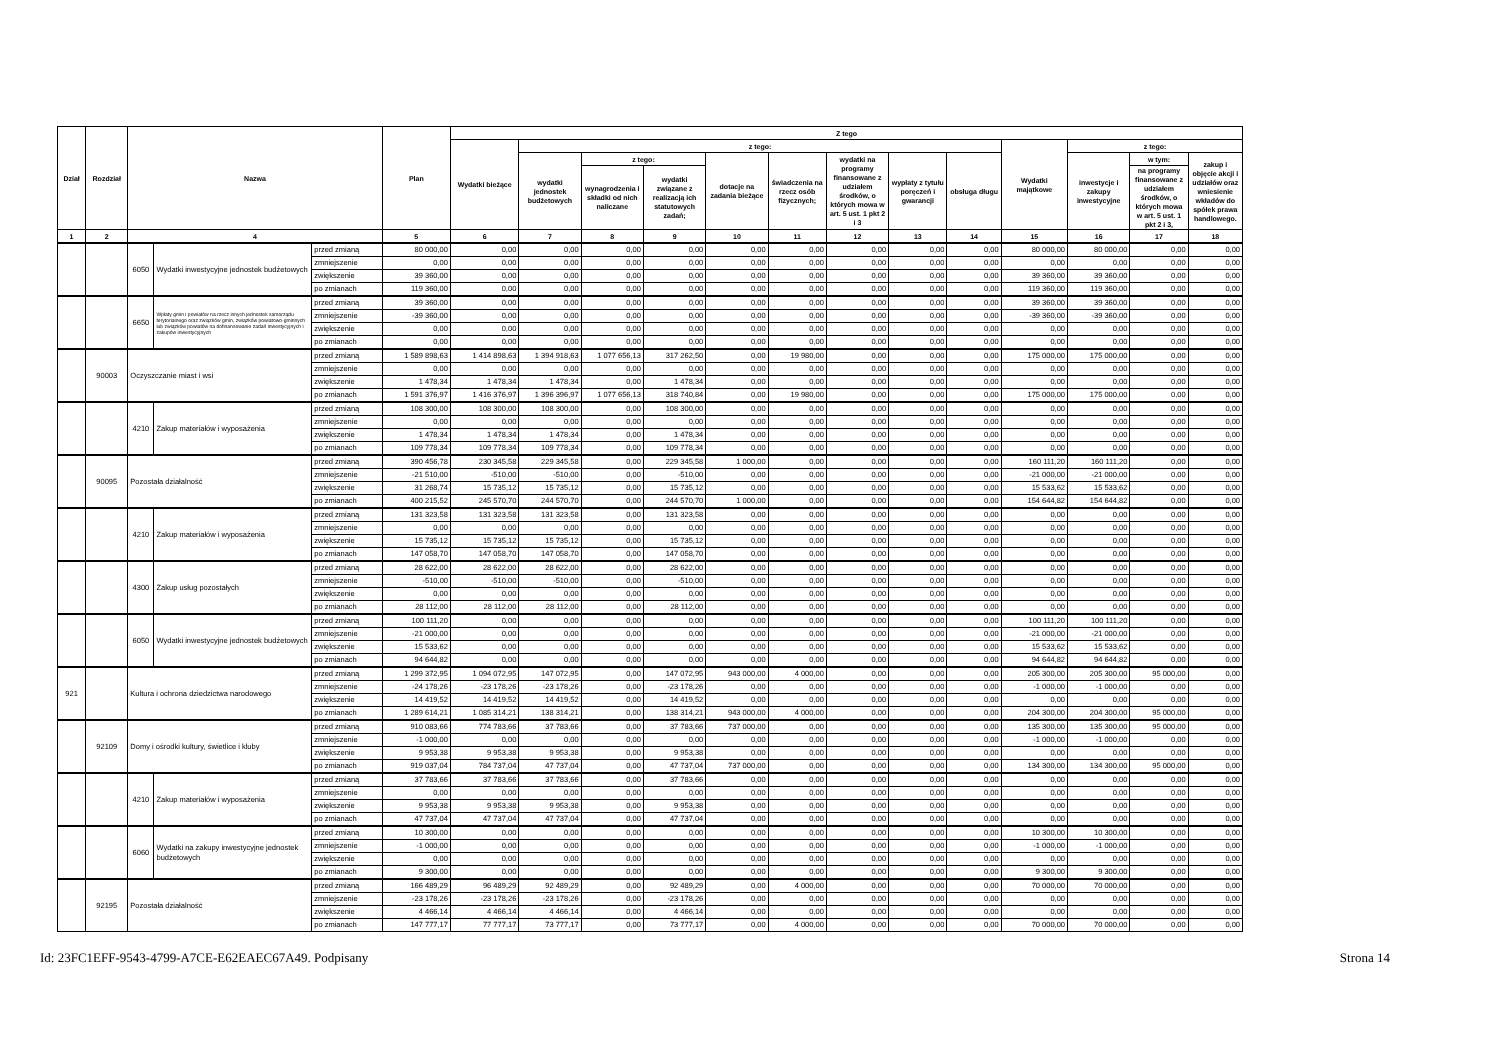| Dział | Rozdział | Nazwa | | | Plan | Z tego | | | | | | | | | | | | |
| --- | --- | --- | --- | --- | --- | --- | --- | --- | --- | --- | --- | --- | --- | --- | --- | --- | --- | --- |
| | | | | | | Wydatki bieżące | z tego: | | | | | | | | Wydatki majątkowe | z tego: | | |
| | | | | | | | wydatki jednostek budżetowych | z tego: | | dotacje na zadania bieżące | świadczenia na rzecz osób fizycznych; | wydatki na programy finansowane z udziałem środków, o których mowa w art. 5 ust. 1 pkt 2 i 3 | wypłaty z tytułu poręczeń i gwarancji | obsługa długu | | inwestycje i zakupy inwestycyjne | w tym: | zakup i objęcie akcji i udziałów oraz wniesienie wkładów do spółek prawa handlowego. |
| | | | | | | | | wynagrodzenia i składki od nich naliczane | wydatki związane z realizacją ich statutowych zadań; | | | | | | | | na programy finansowane z udziałem środków, o których mowa w art. 5 ust. 1 pkt 2 i 3, | |
| 1 | 2 | 4 | | | 5 | 6 | 7 | 8 | 9 | 10 | 11 | 12 | 13 | 14 | 15 | 16 | 17 | 18 |
| | | 6050 | Wydatki inwestycyjne jednostek budżetowych | przed zmianą | 80 000,00 | 0,00 | 0,00 | 0,00 | 0,00 | 0,00 | 0,00 | 0,00 | 0,00 | 0,00 | 80 000,00 | 80 000,00 | 0,00 | 0,00 |
| | | | | zmniejszenie | 0,00 | 0,00 | 0,00 | 0,00 | 0,00 | 0,00 | 0,00 | 0,00 | 0,00 | 0,00 | 0,00 | 0,00 | 0,00 | 0,00 |
| | | | | zwiększenie | 39 360,00 | 0,00 | 0,00 | 0,00 | 0,00 | 0,00 | 0,00 | 0,00 | 0,00 | 0,00 | 39 360,00 | 39 360,00 | 0,00 | 0,00 |
| | | | | po zmianach | 119 360,00 | 0,00 | 0,00 | 0,00 | 0,00 | 0,00 | 0,00 | 0,00 | 0,00 | 0,00 | 119 360,00 | 119 360,00 | 0,00 | 0,00 |
| | | 6650 | Wpłaty gmin i powiatów na rzecz innych jednostek samorządu terytorialnego oraz związków gmin, związków powiatowo-gminnych lub związków powiatów na dofinansowanie zadań inwestycyjnych i zakupów inwestycyjnych | przed zmianą | 39 360,00 | 0,00 | 0,00 | 0,00 | 0,00 | 0,00 | 0,00 | 0,00 | 0,00 | 0,00 | 39 360,00 | 39 360,00 | 0,00 | 0,00 |
| | | | | zmniejszenie | -39 360,00 | 0,00 | 0,00 | 0,00 | 0,00 | 0,00 | 0,00 | 0,00 | 0,00 | 0,00 | -39 360,00 | -39 360,00 | 0,00 | 0,00 |
| | | | | zwiększenie | 0,00 | 0,00 | 0,00 | 0,00 | 0,00 | 0,00 | 0,00 | 0,00 | 0,00 | 0,00 | 0,00 | 0,00 | 0,00 | 0,00 |
| | | | | po zmianach | 0,00 | 0,00 | 0,00 | 0,00 | 0,00 | 0,00 | 0,00 | 0,00 | 0,00 | 0,00 | 0,00 | 0,00 | 0,00 | 0,00 |
| | 90003 | Oczyszczanie miast i wsi | | przed zmianą | 1 589 898,63 | 1 414 898,63 | 1 394 918,63 | 1 077 656,13 | 317 262,50 | 0,00 | 19 980,00 | 0,00 | 0,00 | 0,00 | 175 000,00 | 175 000,00 | 0,00 | 0,00 |
| | | | | zmniejszenie | 0,00 | 0,00 | 0,00 | 0,00 | 0,00 | 0,00 | 0,00 | 0,00 | 0,00 | 0,00 | 0,00 | 0,00 | 0,00 | 0,00 |
| | | | | zwiększenie | 1 478,34 | 1 478,34 | 1 478,34 | 0,00 | 1 478,34 | 0,00 | 0,00 | 0,00 | 0,00 | 0,00 | 0,00 | 0,00 | 0,00 | 0,00 |
| | | | | po zmianach | 1 591 376,97 | 1 416 376,97 | 1 396 396,97 | 1 077 656,13 | 318 740,84 | 0,00 | 19 980,00 | 0,00 | 0,00 | 0,00 | 175 000,00 | 175 000,00 | 0,00 | 0,00 |
| | | 4210 | Zakup materiałów i wyposażenia | przed zmianą | 108 300,00 | 108 300,00 | 108 300,00 | 0,00 | 108 300,00 | 0,00 | 0,00 | 0,00 | 0,00 | 0,00 | 0,00 | 0,00 | 0,00 | 0,00 |
| | | | | zmniejszenie | 0,00 | 0,00 | 0,00 | 0,00 | 0,00 | 0,00 | 0,00 | 0,00 | 0,00 | 0,00 | 0,00 | 0,00 | 0,00 | 0,00 |
| | | | | zwiększenie | 1 478,34 | 1 478,34 | 1 478,34 | 0,00 | 1 478,34 | 0,00 | 0,00 | 0,00 | 0,00 | 0,00 | 0,00 | 0,00 | 0,00 | 0,00 |
| | | | | po zmianach | 109 778,34 | 109 778,34 | 109 778,34 | 0,00 | 109 778,34 | 0,00 | 0,00 | 0,00 | 0,00 | 0,00 | 0,00 | 0,00 | 0,00 | 0,00 |
| | 90095 | Pozostała działalność | | przed zmianą | 390 456,78 | 230 345,58 | 229 345,58 | 0,00 | 229 345,58 | 1 000,00 | 0,00 | 0,00 | 0,00 | 0,00 | 160 111,20 | 160 111,20 | 0,00 | 0,00 |
| | | | | zmniejszenie | -21 510,00 | -510,00 | -510,00 | 0,00 | -510,00 | 0,00 | 0,00 | 0,00 | 0,00 | 0,00 | -21 000,00 | -21 000,00 | 0,00 | 0,00 |
| | | | | zwiększenie | 31 268,74 | 15 735,12 | 15 735,12 | 0,00 | 15 735,12 | 0,00 | 0,00 | 0,00 | 0,00 | 0,00 | 15 533,62 | 15 533,62 | 0,00 | 0,00 |
| | | | | po zmianach | 400 215,52 | 245 570,70 | 244 570,70 | 0,00 | 244 570,70 | 1 000,00 | 0,00 | 0,00 | 0,00 | 0,00 | 154 644,82 | 154 644,82 | 0,00 | 0,00 |
| | | 4210 | Zakup materiałów i wyposażenia | przed zmianą | 131 323,58 | 131 323,58 | 131 323,58 | 0,00 | 131 323,58 | 0,00 | 0,00 | 0,00 | 0,00 | 0,00 | 0,00 | 0,00 | 0,00 | 0,00 |
| | | | | zmniejszenie | 0,00 | 0,00 | 0,00 | 0,00 | 0,00 | 0,00 | 0,00 | 0,00 | 0,00 | 0,00 | 0,00 | 0,00 | 0,00 | 0,00 |
| | | | | zwiększenie | 15 735,12 | 15 735,12 | 15 735,12 | 0,00 | 15 735,12 | 0,00 | 0,00 | 0,00 | 0,00 | 0,00 | 0,00 | 0,00 | 0,00 | 0,00 |
| | | | | po zmianach | 147 058,70 | 147 058,70 | 147 058,70 | 0,00 | 147 058,70 | 0,00 | 0,00 | 0,00 | 0,00 | 0,00 | 0,00 | 0,00 | 0,00 | 0,00 |
| | | 4300 | Zakup usług pozostałych | przed zmianą | 28 622,00 | 28 622,00 | 28 622,00 | 0,00 | 28 622,00 | 0,00 | 0,00 | 0,00 | 0,00 | 0,00 | 0,00 | 0,00 | 0,00 | 0,00 |
| | | | | zmniejszenie | -510,00 | -510,00 | -510,00 | 0,00 | -510,00 | 0,00 | 0,00 | 0,00 | 0,00 | 0,00 | 0,00 | 0,00 | 0,00 | 0,00 |
| | | | | zwiększenie | 0,00 | 0,00 | 0,00 | 0,00 | 0,00 | 0,00 | 0,00 | 0,00 | 0,00 | 0,00 | 0,00 | 0,00 | 0,00 | 0,00 |
| | | | | po zmianach | 28 112,00 | 28 112,00 | 28 112,00 | 0,00 | 28 112,00 | 0,00 | 0,00 | 0,00 | 0,00 | 0,00 | 0,00 | 0,00 | 0,00 | 0,00 |
| | | 6050 | Wydatki inwestycyjne jednostek budżetowych | przed zmianą | 100 111,20 | 0,00 | 0,00 | 0,00 | 0,00 | 0,00 | 0,00 | 0,00 | 0,00 | 0,00 | 100 111,20 | 100 111,20 | 0,00 | 0,00 |
| | | | | zmniejszenie | -21 000,00 | 0,00 | 0,00 | 0,00 | 0,00 | 0,00 | 0,00 | 0,00 | 0,00 | 0,00 | -21 000,00 | -21 000,00 | 0,00 | 0,00 |
| | | | | zwiększenie | 15 533,62 | 0,00 | 0,00 | 0,00 | 0,00 | 0,00 | 0,00 | 0,00 | 0,00 | 0,00 | 15 533,62 | 15 533,62 | 0,00 | 0,00 |
| | | | | po zmianach | 94 644,82 | 0,00 | 0,00 | 0,00 | 0,00 | 0,00 | 0,00 | 0,00 | 0,00 | 0,00 | 94 644,82 | 94 644,82 | 0,00 | 0,00 |
| 921 | | Kultura i ochrona dziedzictwa narodowego | | przed zmianą | 1 299 372,95 | 1 094 072,95 | 147 072,95 | 0,00 | 147 072,95 | 943 000,00 | 4 000,00 | 0,00 | 0,00 | 0,00 | 205 300,00 | 205 300,00 | 95 000,00 | 0,00 |
| | | | | zmniejszenie | -24 178,26 | -23 178,26 | -23 178,26 | 0,00 | -23 178,26 | 0,00 | 0,00 | 0,00 | 0,00 | 0,00 | -1 000,00 | -1 000,00 | 0,00 | 0,00 |
| | | | | zwiększenie | 14 419,52 | 14 419,52 | 14 419,52 | 0,00 | 14 419,52 | 0,00 | 0,00 | 0,00 | 0,00 | 0,00 | 0,00 | 0,00 | 0,00 | 0,00 |
| | | | | po zmianach | 1 289 614,21 | 1 085 314,21 | 138 314,21 | 0,00 | 138 314,21 | 943 000,00 | 4 000,00 | 0,00 | 0,00 | 0,00 | 204 300,00 | 204 300,00 | 95 000,00 | 0,00 |
| | 92109 | Domy i ośrodki kultury, świetlice i kluby | | przed zmianą | 910 083,66 | 774 783,66 | 37 783,66 | 0,00 | 37 783,66 | 737 000,00 | 0,00 | 0,00 | 0,00 | 0,00 | 135 300,00 | 135 300,00 | 95 000,00 | 0,00 |
| | | | | zmniejszenie | -1 000,00 | 0,00 | 0,00 | 0,00 | 0,00 | 0,00 | 0,00 | 0,00 | 0,00 | 0,00 | -1 000,00 | -1 000,00 | 0,00 | 0,00 |
| | | | | zwiększenie | 9 953,38 | 9 953,38 | 9 953,38 | 0,00 | 9 953,38 | 0,00 | 0,00 | 0,00 | 0,00 | 0,00 | 0,00 | 0,00 | 0,00 | 0,00 |
| | | | | po zmianach | 919 037,04 | 784 737,04 | 47 737,04 | 0,00 | 47 737,04 | 737 000,00 | 0,00 | 0,00 | 0,00 | 0,00 | 134 300,00 | 134 300,00 | 95 000,00 | 0,00 |
| | | 4210 | Zakup materiałów i wyposażenia | przed zmianą | 37 783,66 | 37 783,66 | 37 783,66 | 0,00 | 37 783,66 | 0,00 | 0,00 | 0,00 | 0,00 | 0,00 | 0,00 | 0,00 | 0,00 | 0,00 |
| | | | | zmniejszenie | 0,00 | 0,00 | 0,00 | 0,00 | 0,00 | 0,00 | 0,00 | 0,00 | 0,00 | 0,00 | 0,00 | 0,00 | 0,00 | 0,00 |
| | | | | zwiększenie | 9 953,38 | 9 953,38 | 9 953,38 | 0,00 | 9 953,38 | 0,00 | 0,00 | 0,00 | 0,00 | 0,00 | 0,00 | 0,00 | 0,00 | 0,00 |
| | | | | po zmianach | 47 737,04 | 47 737,04 | 47 737,04 | 0,00 | 47 737,04 | 0,00 | 0,00 | 0,00 | 0,00 | 0,00 | 0,00 | 0,00 | 0,00 | 0,00 |
| | | 6060 | Wydatki na zakupy inwestycyjne jednostek budżetowych | przed zmianą | 10 300,00 | 0,00 | 0,00 | 0,00 | 0,00 | 0,00 | 0,00 | 0,00 | 0,00 | 0,00 | 10 300,00 | 10 300,00 | 0,00 | 0,00 |
| | | | | zmniejszenie | -1 000,00 | 0,00 | 0,00 | 0,00 | 0,00 | 0,00 | 0,00 | 0,00 | 0,00 | 0,00 | -1 000,00 | -1 000,00 | 0,00 | 0,00 |
| | | | | zwiększenie | 0,00 | 0,00 | 0,00 | 0,00 | 0,00 | 0,00 | 0,00 | 0,00 | 0,00 | 0,00 | 0,00 | 0,00 | 0,00 | 0,00 |
| | | | | po zmianach | 9 300,00 | 0,00 | 0,00 | 0,00 | 0,00 | 0,00 | 0,00 | 0,00 | 0,00 | 0,00 | 9 300,00 | 9 300,00 | 0,00 | 0,00 |
| | 92195 | Pozostała działalność | | przed zmianą | 166 489,29 | 96 489,29 | 92 489,29 | 0,00 | 92 489,29 | 0,00 | 4 000,00 | 0,00 | 0,00 | 0,00 | 70 000,00 | 70 000,00 | 0,00 | 0,00 |
| | | | | zmniejszenie | -23 178,26 | -23 178,26 | -23 178,26 | 0,00 | -23 178,26 | 0,00 | 0,00 | 0,00 | 0,00 | 0,00 | 0,00 | 0,00 | 0,00 | 0,00 |
| | | | | zwiększenie | 4 466,14 | 4 466,14 | 4 466,14 | 0,00 | 4 466,14 | 0,00 | 0,00 | 0,00 | 0,00 | 0,00 | 0,00 | 0,00 | 0,00 | 0,00 |
| | | | | po zmianach | 147 777,17 | 77 777,17 | 73 777,17 | 0,00 | 73 777,17 | 0,00 | 4 000,00 | 0,00 | 0,00 | 0,00 | 70 000,00 | 70 000,00 | 0,00 | 0,00 |
Id: 23FC1EFF-9543-4799-A7CE-E62EAEC67A49. Podpisany Strona 14